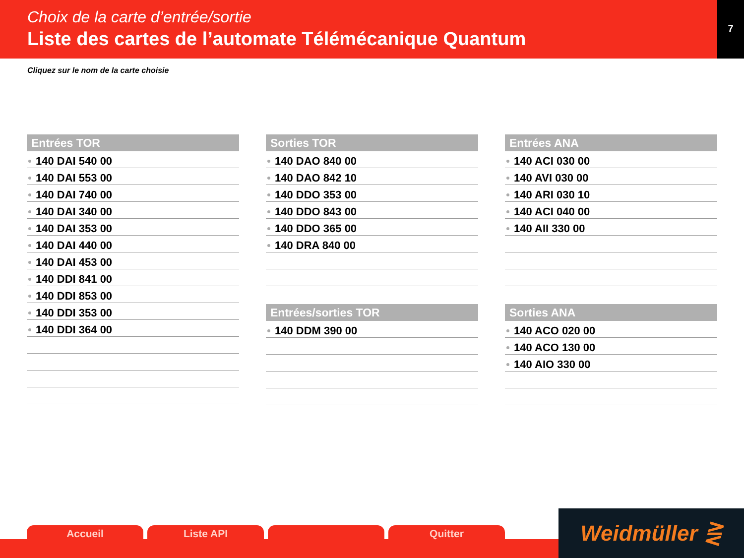Choix de la carte d’entrée/sortie
Liste des cartes de l’automate Télémécanique Quantum
7
Cliquez sur le nom de la carte choisie
Entrées TOR
140 DAI 540 00
140 DAI 553 00
140 DAI 740 00
140 DAI 340 00
140 DAI 353 00
140 DAI 440 00
140 DAI 453 00
140 DDI 841 00
140 DDI 853 00
140 DDI 353 00
140 DDI 364 00
Sorties TOR
140 DAO 840 00
140 DAO 842 10
140 DDO 353 00
140 DDO 843 00
140 DDO 365 00
140 DRA 840 00
Entrées/sorties TOR
140 DDM 390 00
Entrées ANA
140 ACI 030 00
140 AVI 030 00
140 ARI 030 10
140 ACI 040 00
140 AII 330 00
Sorties ANA
140 ACO 020 00
140 ACO 130 00
140 AIO 330 00
Accueil Liste API Quitter Weidmüller ⋛